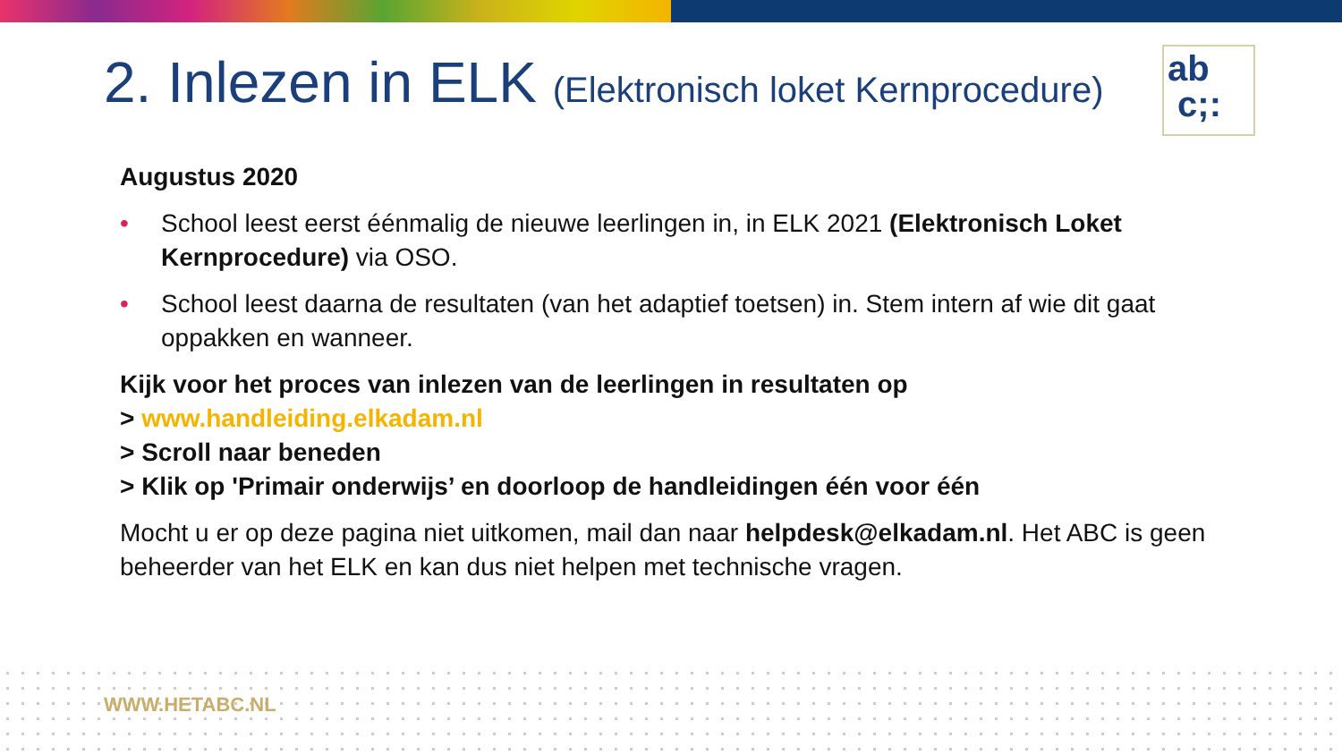2. Inlezen in ELK (Elektronisch loket Kernprocedure)
ab
c;:
Augustus 2020
• School leest eerst éénmalig de nieuwe leerlingen in, in ELK 2021 (Elektronisch Loket Kernprocedure) via OSO.
• School leest daarna de resultaten (van het adaptief toetsen) in. Stem intern af wie dit gaat oppakken en wanneer.
Kijk voor het proces van inlezen van de leerlingen in resultaten op
> www.handleiding.elkadam.nl
> Scroll naar beneden
> Klik op 'Primair onderwijs’ en doorloop de handleidingen één voor één
Mocht u er op deze pagina niet uitkomen, mail dan naar helpdesk@elkadam.nl. Het ABC is geen beheerder van het ELK en kan dus niet helpen met technische vragen.
WWW.HETABC.NL